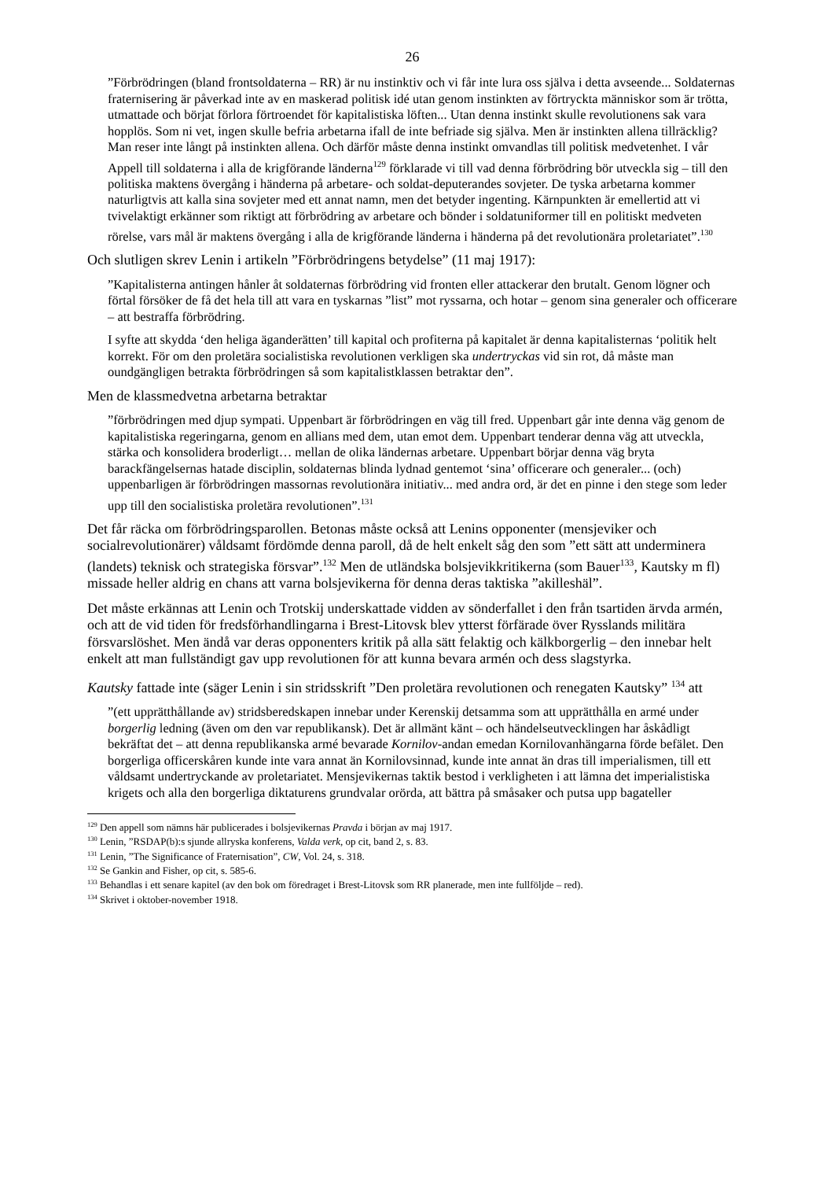26
”Förbrödringen (bland frontsoldaterna – RR) är nu instinktiv och vi får inte lura oss själva i detta avseende... Soldaternas fraternisering är påverkad inte av en maskerad politisk idé utan genom instinkten av förtryckta människor som är trötta, utmattade och börjat förlora förtroendet för kapitalistiska löften... Utan denna instinkt skulle revolutionens sak vara hopplös. Som ni vet, ingen skulle befria arbetarna ifall de inte befriade sig själva. Men är instinkten allena tillräcklig? Man reser inte långt på instinkten allena. Och därför måste denna instinkt omvandlas till politisk medvetenhet. I vår Appell till soldaterna i alla de krigförande länderna<sup>129</sup> förklarade vi till vad denna förbrödring bör utveckla sig – till den politiska maktens övergång i händerna på arbetare- och soldat-deputerandes sovjeter. De tyska arbetarna kommer naturligtvis att kalla sina sovjeter med ett annat namn, men det betyder ingenting. Kärnpunkten är emellertid att vi tvivelaktigt erkänner som riktigt att förbrödring av arbetare och bönder i soldatuniformer till en politiskt medveten rörelse, vars mål är maktens övergång i alla de krigförande länderna i händerna på det revolutionära proletariatet”.<sup>130</sup>
Och slutligen skrev Lenin i artikeln ”Förbrödringens betydelse” (11 maj 1917):
”Kapitalisterna antingen hånler åt soldaternas förbrödring vid fronten eller attackerar den brutalt. Genom lögner och förtal försöker de få det hela till att vara en tyskarnas ”list” mot ryssarna, och hotar – genom sina generaler och officerare – att bestraffa förbrödring.
I syfte att skydda ‘den heliga äganderätten’ till kapital och profiterna på kapitalet är denna kapitalisternas ‘politik helt korrekt. För om den proletära socialistiska revolutionen verkligen ska undertryckas vid sin rot, då måste man oundgängligen betrakta förbrödringen så som kapitalistklassen betraktar den”.
Men de klassmedvetna arbetarna betraktar
”förbrödringen med djup sympati. Uppenbart är förbrödringen en väg till fred. Uppenbart går inte denna väg genom de kapitalistiska regeringarna, genom en allians med dem, utan emot dem. Uppenbart tenderar denna väg att utveckla, stärka och konsolidera broderligt… mellan de olika ländernas arbetare. Uppenbart börjar denna väg bryta barackfängelsernas hatade disciplin, soldaternas blinda lydnad gentemot ‘sina’ officerare och generaler... (och) uppenbarligen är förbrödringen massornas revolutionära initiativ... med andra ord, är det en pinne i den stege som leder upp till den socialistiska proletära revolutionen”.<sup>131</sup>
Det får räcka om förbrödringsparollen. Betonas måste också att Lenins opponenter (mensjeviker och socialrevolutionärer) våldsamt fördömde denna paroll, då de helt enkelt såg den som ”ett sätt att underminera (landets) teknisk och strategiska försvar”.<sup>132</sup> Men de utländska bolsjevikkritikerna (som Bauer<sup>133</sup>, Kautsky m fl) missade heller aldrig en chans att varna bolsjevikerna för denna deras taktiska ”akilleshäl”.
Det måste erkännas att Lenin och Trotskij underskattade vidden av sönderfallet i den från tsartiden ärvda armén, och att de vid tiden för fredsförhandlingarna i Brest-Litovsk blev ytterst förfärade över Rysslands militära försvarslöshet. Men ändå var deras opponenters kritik på alla sätt felaktig och kälkborgerlig – den innebar helt enkelt att man fullständigt gav upp revolutionen för att kunna bevara armén och dess slagstyrka.
Kautsky fattade inte (säger Lenin i sin stridsskrift ”Den proletära revolutionen och renegaten Kautsky” <sup>134</sup> att
”(ett upprätthållande av) stridsberedskapen innebar under Kerenskij detsamma som att upprätthålla en armé under borgerlig ledning (även om den var republikansk). Det är allmänt känt – och händelseutvecklingen har åskådligt bekräftat det – att denna republikanska armé bevarade Kornilov-andan emedan Kornilovanhängarna förde befälet. Den borgerliga officerskåren kunde inte vara annat än Kornilovsinnad, kunde inte annat än dras till imperialismen, till ett våldsamt undertryckande av proletariatet. Mensjevikernas taktik bestod i verkligheten i att lämna det imperialistiska krigets och alla den borgerliga diktaturens grundvalar orörda, att bättra på småsaker och putsa upp bagateller
<sup>129</sup> Den appell som nämns här publicerades i bolsjevikernas Pravda i början av maj 1917.
<sup>130</sup> Lenin, ”RSDAP(b):s sjunde allryska konferens, Valda verk, op cit, band 2, s. 83.
<sup>131</sup> Lenin, ”The Significance of Fraternisation”, CW, Vol. 24, s. 318.
<sup>132</sup> Se Gankin and Fisher, op cit, s. 585-6.
<sup>133</sup> Behandlas i ett senare kapitel (av den bok om föredraget i Brest-Litovsk som RR planerade, men inte fullföljde – red).
<sup>134</sup> Skrivet i oktober-november 1918.